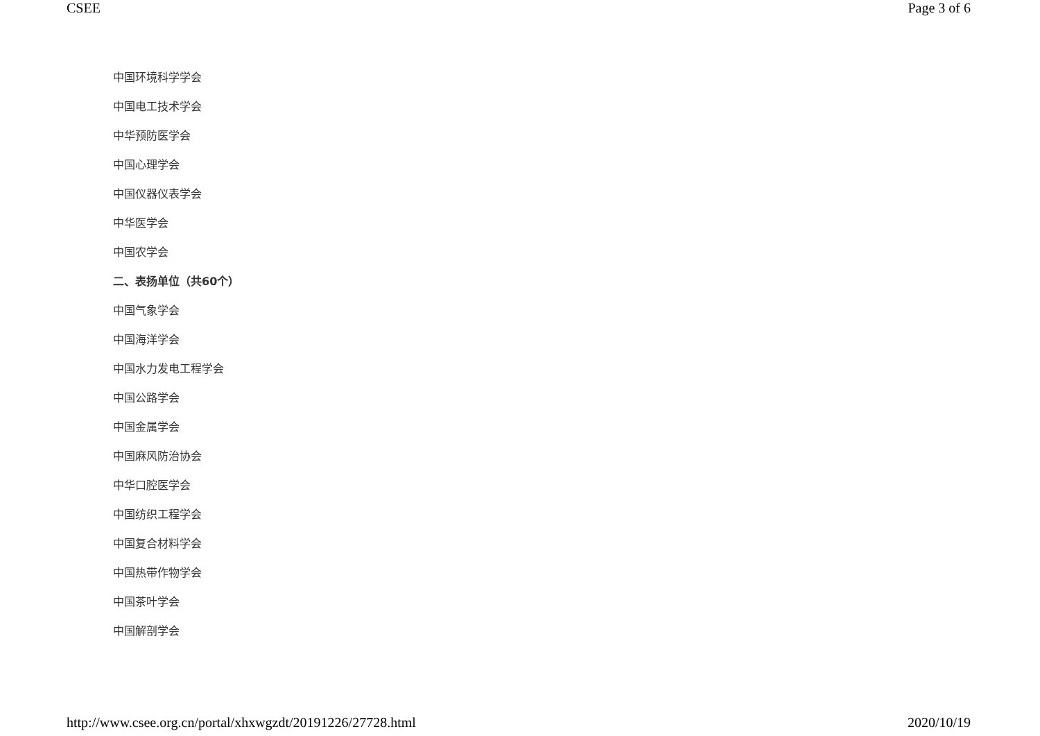CSEE Page 3 of 6
中国环境科学学会
中国电工技术学会
中华预防医学会
中国心理学会
中国仪器仪表学会
中华医学会
中国农学会
二、表扬单位（共60个）
中国气象学会
中国海洋学会
中国水力发电工程学会
中国公路学会
中国金属学会
中国麻风防治协会
中华口腔医学会
中国纺织工程学会
中国复合材料学会
中国热带作物学会
中国茶叶学会
中国解剖学会
http://www.csee.org.cn/portal/xhxwgzdt/20191226/27728.html 2020/10/19